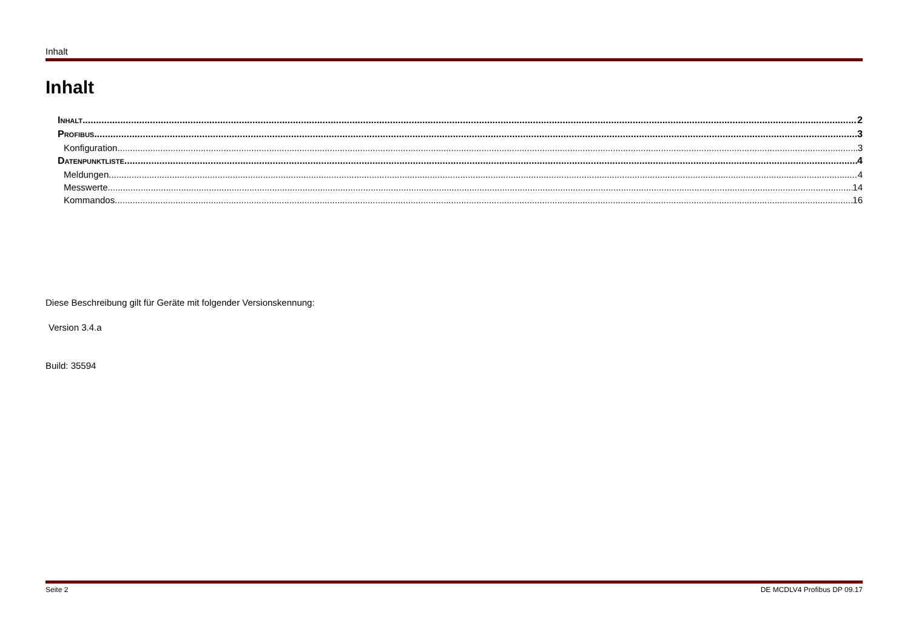Inhalt
Inhalt
INHALT 2
PROFIBUS 3
Konfiguration 3
DATENPUNKTLISTE 4
Meldungen 4
Messwerte 14
Kommandos 16
Diese Beschreibung gilt für Geräte mit folgender Versionskennung:
Version 3.4.a
Build: 35594
Seite 2 DE MCDLV4 Profibus DP 09.17